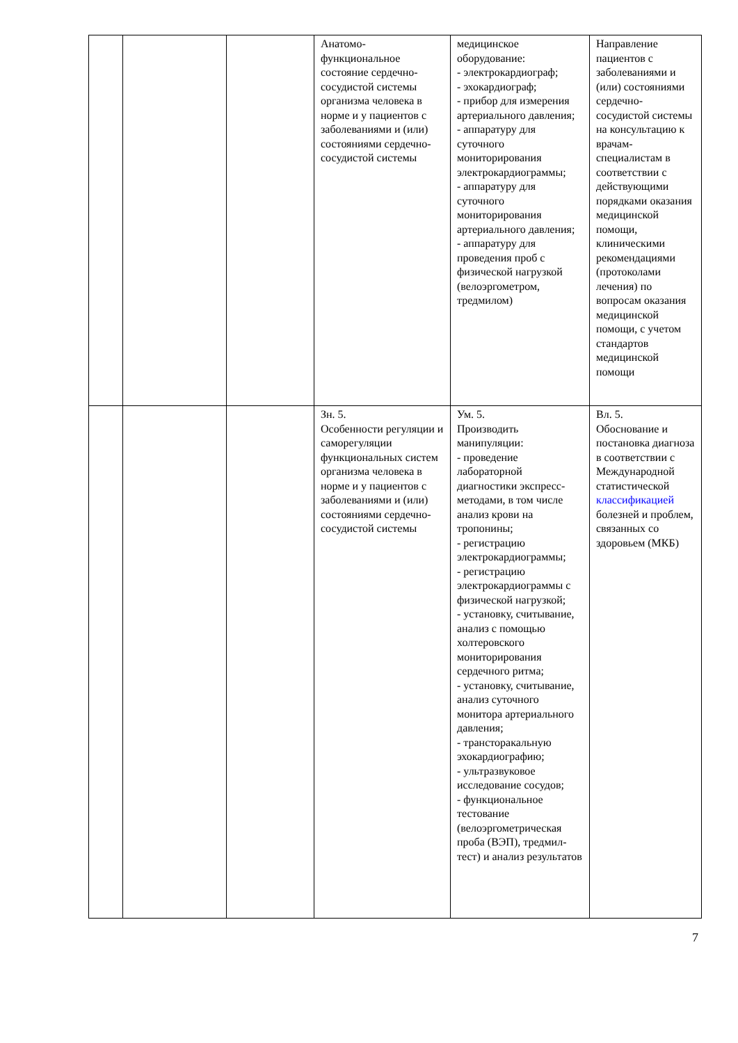| | | | Анатомо-функциональное состояние сердечно-сосудистой системы организма человека в норме и у пациентов с заболеваниями и (или) состояниями сердечно-сосудистой системы | медицинское оборудование: - электрокардиограф; - эхокардиограф; - прибор для измерения артериального давления; - аппаратуру для суточного мониторирования электрокардиограммы; - аппаратуру для суточного мониторирования артериального давления; - аппаратуру для проведения проб с физической нагрузкой (велоэргометром, тредмилом) | Направление пациентов с заболеваниями и (или) состояниями сердечно-сосудистой системы на консультацию к врачам-специалистам в соответствии с действующими порядками оказания медицинской помощи, клиническими рекомендациями (протоколами лечения) по вопросам оказания медицинской помощи, с учетом стандартов медицинской помощи |
| | | | Зн. 5. Особенности регуляции и саморегуляции функциональных систем организма человека в норме и у пациентов с заболеваниями и (или) состояниями сердечно-сосудистой системы | Ум. 5. Производить манипуляции: - проведение лабораторной диагностики экспресс-методами, в том числе анализ крови на тропонины; - регистрацию электрокардиограммы; - регистрацию электрокардиограммы с физической нагрузкой; - установку, считывание, анализ с помощью холтеровского мониторирования сердечного ритма; - установку, считывание, анализ суточного монитора артериального давления; - трансторакальную эхокардиографию; - ультразвуковое исследование сосудов; - функциональное тестование (велоэргометрическая проба (ВЭП), тредмил-тест) и анализ результатов | Вл. 5. Обоснование и постановка диагноза в соответствии с Международной статистической классификацией болезней и проблем, связанных со здоровьем (МКБ) |
7